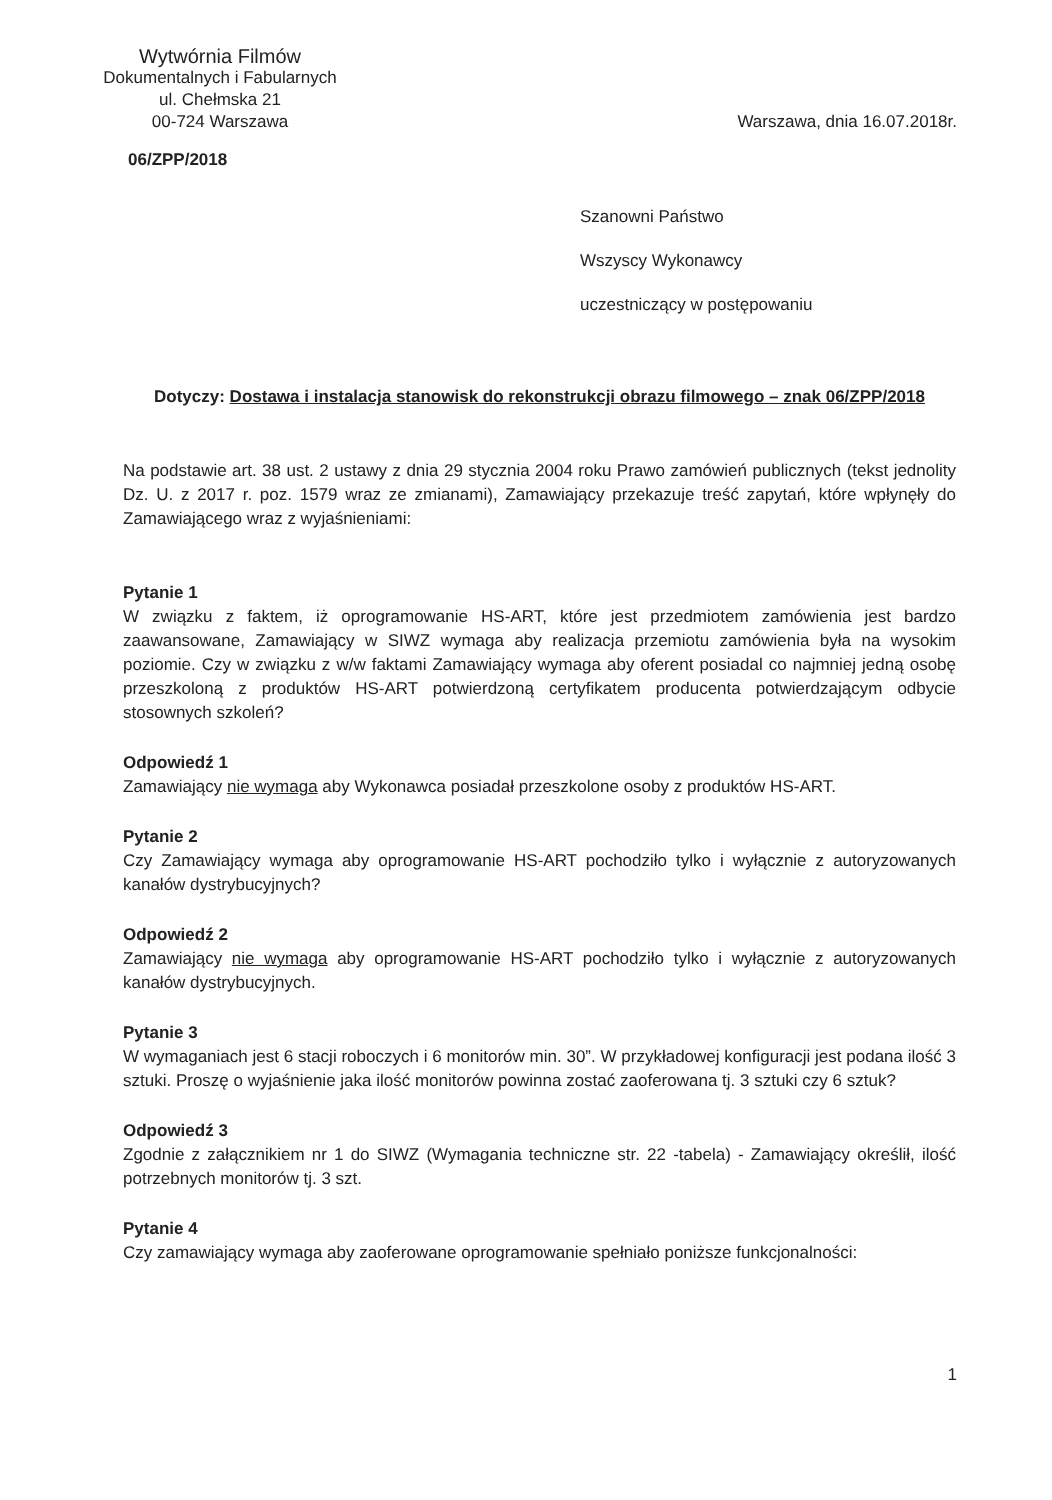Wytwórnia Filmów
Dokumentalnych i Fabularnych
ul. Chełmska 21
00-724 Warszawa
Warszawa, dnia 16.07.2018r.
06/ZPP/2018
Szanowni Państwo
Wszyscy Wykonawcy
uczestniczący w postępowaniu
Dotyczy: Dostawa i instalacja stanowisk do rekonstrukcji obrazu filmowego – znak 06/ZPP/2018
Na podstawie art. 38 ust. 2 ustawy z dnia 29 stycznia 2004 roku Prawo zamówień publicznych (tekst jednolity Dz. U. z 2017 r. poz. 1579 wraz ze zmianami), Zamawiający przekazuje treść zapytań, które wpłynęły do Zamawiającego wraz z wyjaśnieniami:
Pytanie 1
W związku z faktem, iż oprogramowanie HS-ART, które jest przedmiotem zamówienia jest bardzo zaawansowane, Zamawiający w SIWZ wymaga aby realizacja przemiotu zamówienia była na wysokim poziomie. Czy w związku z w/w faktami Zamawiający wymaga aby oferent posiadal co najmniej jedną osobę przeszkoloną z produktów HS-ART potwierdzoną certyfikatem producenta potwierdzającym odbycie stosownych szkoleń?
Odpowiedź 1
Zamawiający nie wymaga aby Wykonawca posiadał przeszkolone osoby z produktów HS-ART.
Pytanie 2
Czy Zamawiający wymaga aby oprogramowanie HS-ART pochodziło tylko i wyłącznie z autoryzowanych kanałów dystrybucyjnych?
Odpowiedź 2
Zamawiający nie wymaga aby oprogramowanie HS-ART pochodziło tylko i wyłącznie z autoryzowanych kanałów dystrybucyjnych.
Pytanie 3
W wymaganiach jest 6 stacji roboczych i 6 monitorów min. 30”. W przykładowej konfiguracji jest podana ilość 3 sztuki. Proszę o wyjaśnienie jaka ilość monitorów powinna zostać zaoferowana tj. 3 sztuki czy 6 sztuk?
Odpowiedź 3
Zgodnie z załącznikiem nr 1 do SIWZ (Wymagania techniczne str. 22 -tabela) - Zamawiający określił, ilość potrzebnych monitorów tj. 3 szt.
Pytanie 4
Czy zamawiający wymaga aby zaoferowane oprogramowanie spełniało poniższe funkcjonalności:
1